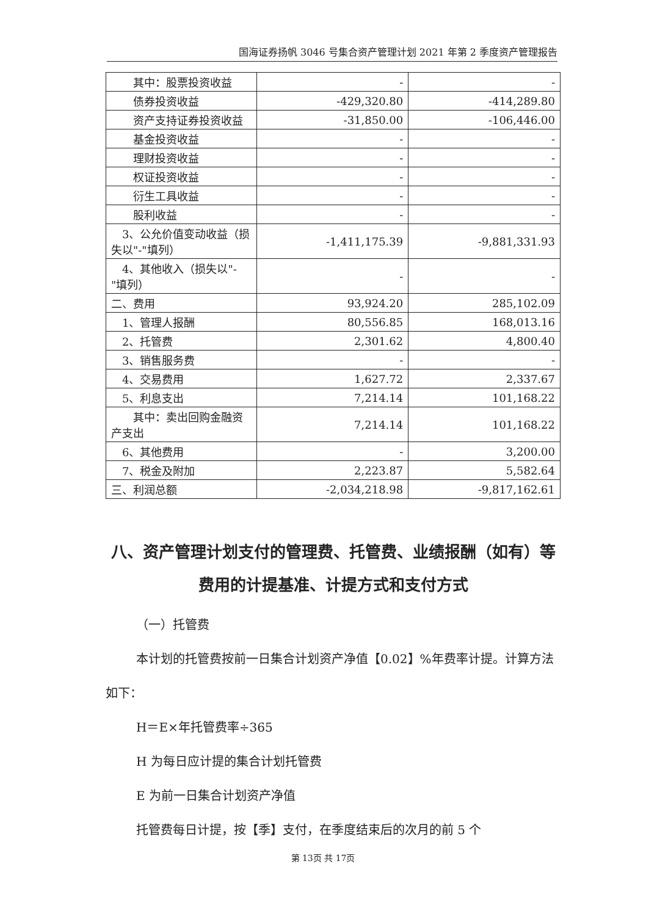国海证券扬帆 3046 号集合资产管理计划 2021 年第 2 季度资产管理报告
| 其中：股票投资收益 | - | - |
| 债券投资收益 | -429,320.80 | -414,289.80 |
| 资产支持证券投资收益 | -31,850.00 | -106,446.00 |
| 基金投资收益 | - | - |
| 理财投资收益 | - | - |
| 权证投资收益 | - | - |
| 衍生工具收益 | - | - |
| 股利收益 | - | - |
| 3、公允价值变动收益（损失以"-"填列） | -1,411,175.39 | -9,881,331.93 |
| 4、其他收入（损失以"-"填列） | - | - |
| 二、费用 | 93,924.20 | 285,102.09 |
| 1、管理人报酬 | 80,556.85 | 168,013.16 |
| 2、托管费 | 2,301.62 | 4,800.40 |
| 3、销售服务费 | - | - |
| 4、交易费用 | 1,627.72 | 2,337.67 |
| 5、利息支出 | 7,214.14 | 101,168.22 |
| 其中：卖出回购金融资产支出 | 7,214.14 | 101,168.22 |
| 6、其他费用 | - | 3,200.00 |
| 7、税金及附加 | 2,223.87 | 5,582.64 |
| 三、利润总额 | -2,034,218.98 | -9,817,162.61 |
八、资产管理计划支付的管理费、托管费、业绩报酬（如有）等费用的计提基准、计提方式和支付方式
（一）托管费
本计划的托管费按前一日集合计划资产净值【0.02】%年费率计提。计算方法如下：
H＝E×年托管费率÷365
H 为每日应计提的集合计划托管费
E 为前一日集合计划资产净值
托管费每日计提，按【季】支付，在季度结束后的次月的前 5 个
第 13页 共 17页